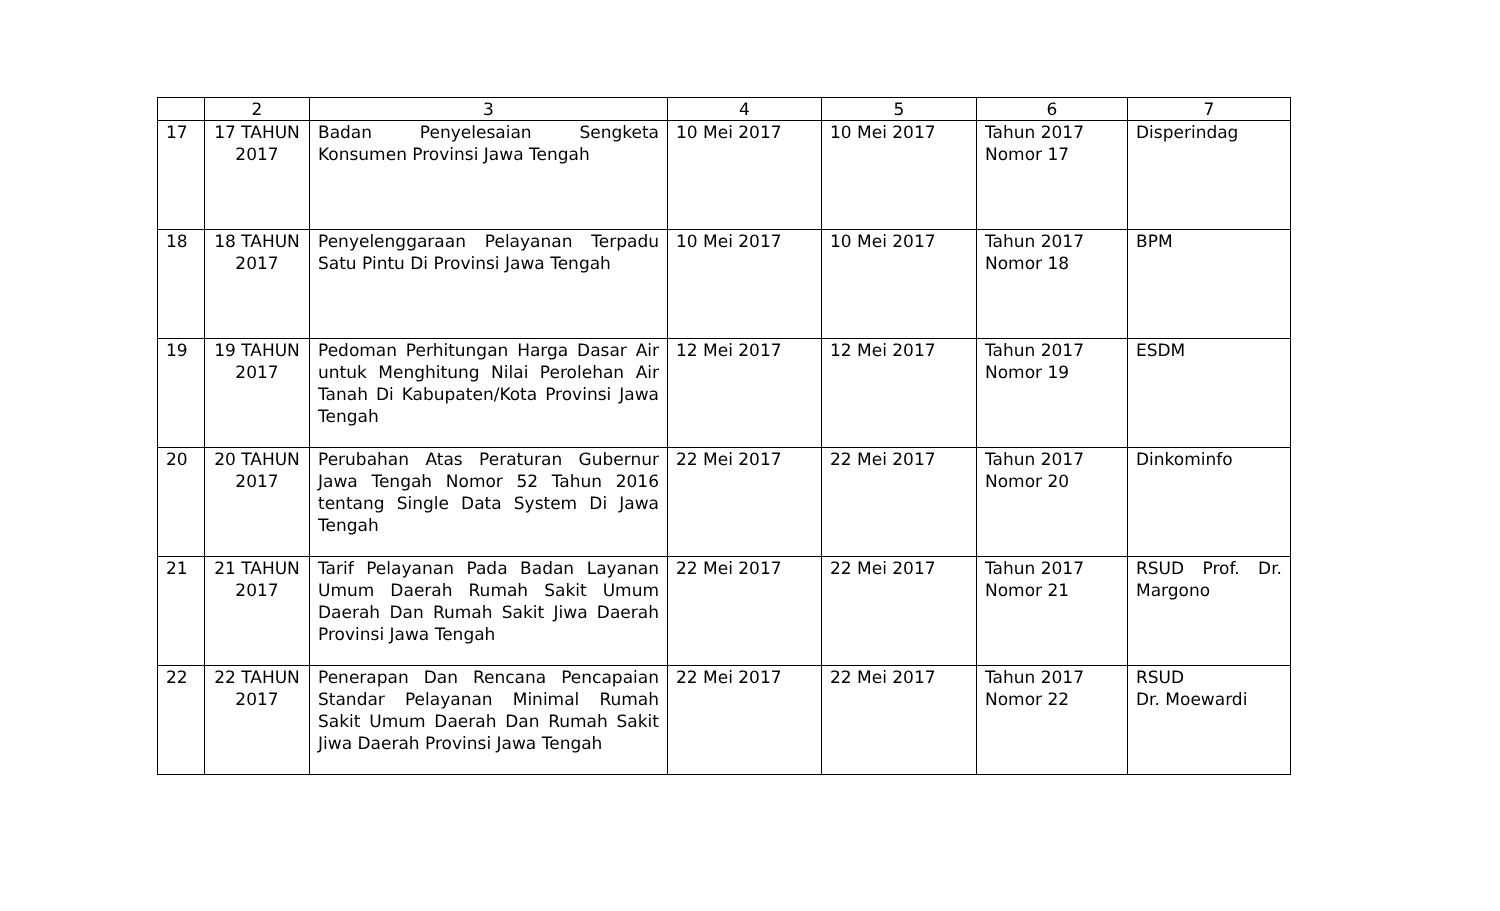| | 2 | 3 | 4 | 5 | 6 | 7 |
| --- | --- | --- | --- | --- | --- | --- |
| 17 | 17 TAHUN 2017 | Badan Penyelesaian Sengketa Konsumen Provinsi Jawa Tengah | 10 Mei 2017 | 10 Mei 2017 | Tahun 2017 Nomor 17 | Disperindag |
| 18 | 18 TAHUN 2017 | Penyelenggaraan Pelayanan Terpadu Satu Pintu Di Provinsi Jawa Tengah | 10 Mei 2017 | 10 Mei 2017 | Tahun 2017 Nomor 18 | BPM |
| 19 | 19 TAHUN 2017 | Pedoman Perhitungan Harga Dasar Air untuk Menghitung Nilai Perolehan Air Tanah Di Kabupaten/Kota Provinsi Jawa Tengah | 12 Mei 2017 | 12 Mei 2017 | Tahun 2017 Nomor 19 | ESDM |
| 20 | 20 TAHUN 2017 | Perubahan Atas Peraturan Gubernur Jawa Tengah Nomor 52 Tahun 2016 tentang Single Data System Di Jawa Tengah | 22 Mei 2017 | 22 Mei 2017 | Tahun 2017 Nomor 20 | Dinkominfo |
| 21 | 21 TAHUN 2017 | Tarif Pelayanan Pada Badan Layanan Umum Daerah Rumah Sakit Umum Daerah Dan Rumah Sakit Jiwa Daerah Provinsi Jawa Tengah | 22 Mei 2017 | 22 Mei 2017 | Tahun 2017 Nomor 21 | RSUD Prof. Dr. Margono |
| 22 | 22 TAHUN 2017 | Penerapan Dan Rencana Pencapaian Standar Pelayanan Minimal Rumah Sakit Umum Daerah Dan Rumah Sakit Jiwa Daerah Provinsi Jawa Tengah | 22 Mei 2017 | 22 Mei 2017 | Tahun 2017 Nomor 22 | RSUD Dr. Moewardi |